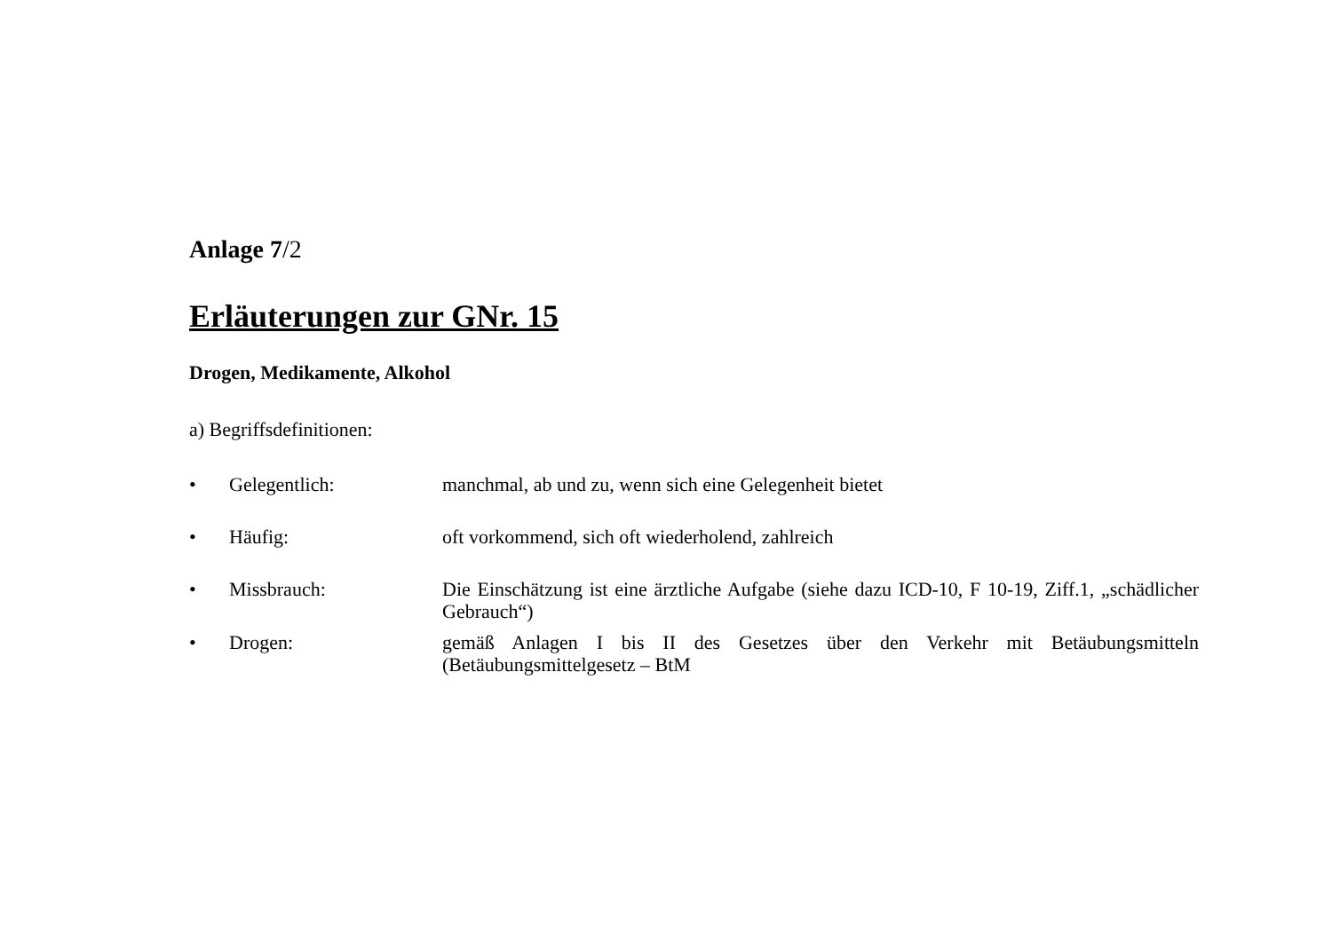Anlage 7/2
Erläuterungen zur GNr. 15
Drogen, Medikamente, Alkohol
a) Begriffsdefinitionen:
• Gelegentlich: manchmal, ab und zu, wenn sich eine Gelegenheit bietet
• Häufig: oft vorkommend, sich oft wiederholend, zahlreich
• Missbrauch: Die Einschätzung ist eine ärztliche Aufgabe (siehe dazu ICD-10, F 10-19, Ziff.1, „schädlicher Gebrauch“)
• Drogen: gemäß Anlagen I bis II des Gesetzes über den Verkehr mit Betäubungsmitteln (Betäubungsmittelgesetz – BtM